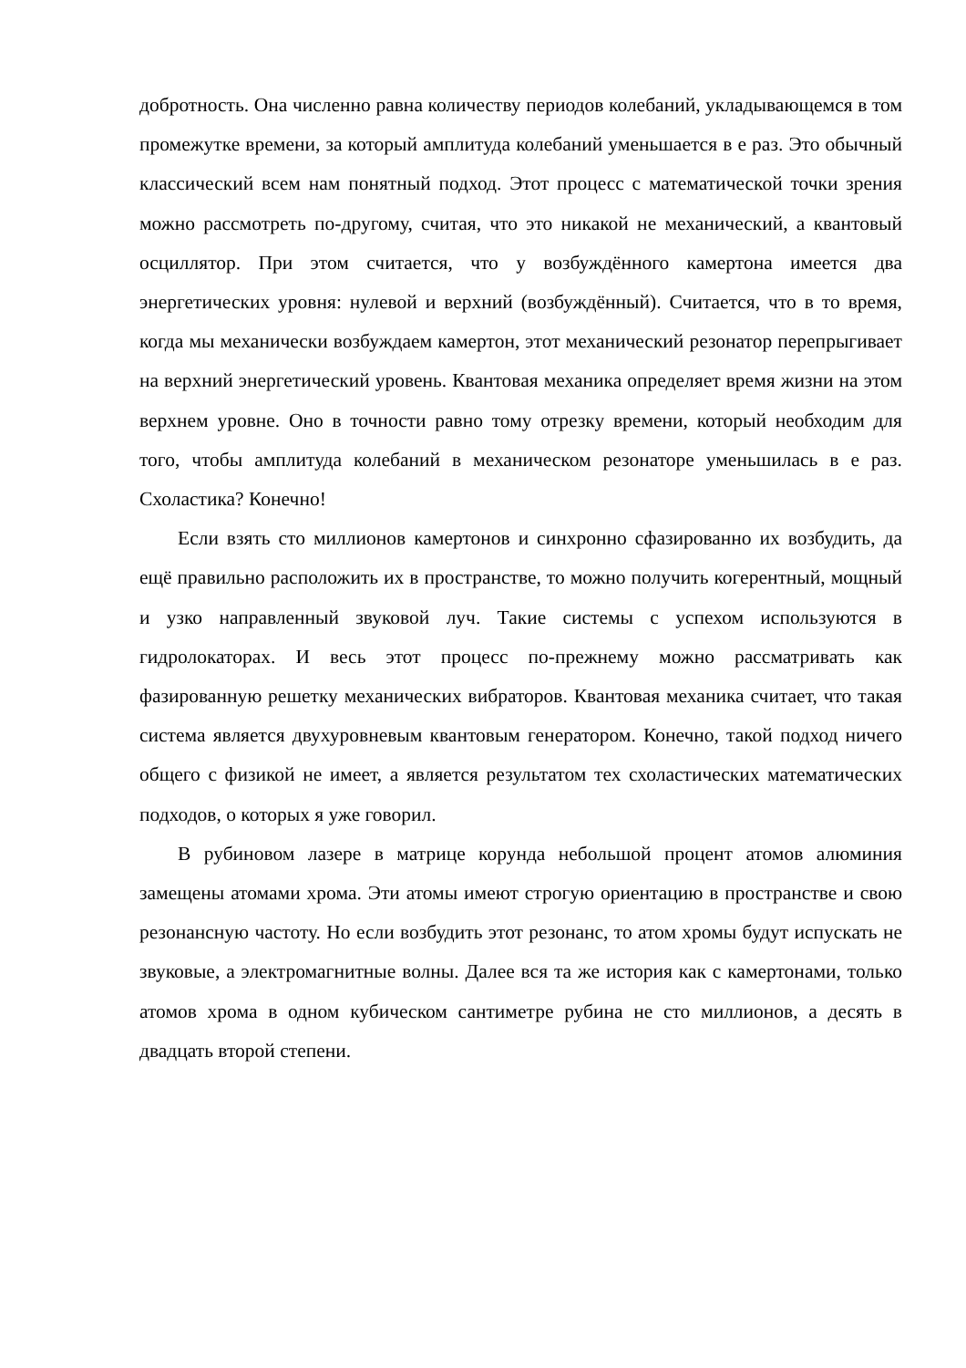добротность. Она численно равна количеству периодов колебаний, укладывающемся в том промежутке времени, за который амплитуда колебаний уменьшается в е раз. Это обычный классический всем нам понятный подход. Этот процесс с математической точки зрения можно рассмотреть по-другому, считая, что это никакой не механический, а квантовый осциллятор. При этом считается, что у возбуждённого камертона имеется два энергетических уровня: нулевой и верхний (возбуждённый). Считается, что в то время, когда мы механически возбуждаем камертон, этот механический резонатор перепрыгивает на верхний энергетический уровень. Квантовая механика определяет время жизни на этом верхнем уровне. Оно в точности равно тому отрезку времени, который необходим для того, чтобы амплитуда колебаний в механическом резонаторе уменьшилась в е раз. Схоластика? Конечно!
Если взять сто миллионов камертонов и синхронно сфазированно их возбудить, да ещё правильно расположить их в пространстве, то можно получить когерентный, мощный и узко направленный звуковой луч. Такие системы с успехом используются в гидролокаторах. И весь этот процесс по-прежнему можно рассматривать как фазированную решетку механических вибраторов. Квантовая механика считает, что такая система является двухуровневым квантовым генератором. Конечно, такой подход ничего общего с физикой не имеет, а является результатом тех схоластических математических подходов, о которых я уже говорил.
В рубиновом лазере в матрице корунда небольшой процент атомов алюминия замещены атомами хрома. Эти атомы имеют строгую ориентацию в пространстве и свою резонансную частоту. Но если возбудить этот резонанс, то атом хромы будут испускать не звуковые, а электромагнитные волны. Далее вся та же история как с камертонами, только атомов хрома в одном кубическом сантиметре рубина не сто миллионов, а десять в двадцать второй степени.